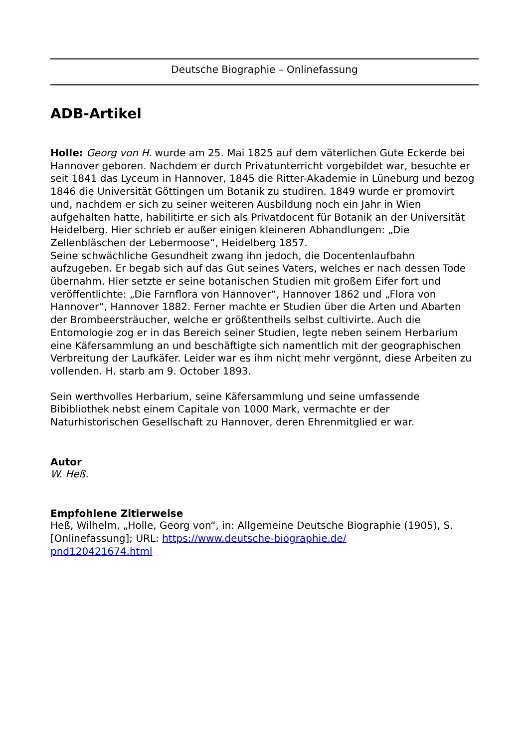Deutsche Biographie – Onlinefassung
ADB-Artikel
Holle: Georg von H. wurde am 25. Mai 1825 auf dem väterlichen Gute Eckerde bei Hannover geboren. Nachdem er durch Privatunterricht vorgebildet war, besuchte er seit 1841 das Lyceum in Hannover, 1845 die Ritter-Akademie in Lüneburg und bezog 1846 die Universität Göttingen um Botanik zu studiren. 1849 wurde er promovirt und, nachdem er sich zu seiner weiteren Ausbildung noch ein Jahr in Wien aufgehalten hatte, habilitirte er sich als Privatdocent für Botanik an der Universität Heidelberg. Hier schrieb er außer einigen kleineren Abhandlungen: „Die Zellenbläschen der Lebermoose“, Heidelberg 1857.
Seine schwächliche Gesundheit zwang ihn jedoch, die Docentenlaufbahn aufzugeben. Er begab sich auf das Gut seines Vaters, welches er nach dessen Tode übernahm. Hier setzte er seine botanischen Studien mit großem Eifer fort und veröffentlichte: „Die Farnflora von Hannover“, Hannover 1862 und „Flora von Hannover“, Hannover 1882. Ferner machte er Studien über die Arten und Abarten der Brombeersträucher, welche er größtentheils selbst cultivirte. Auch die Entomologie zog er in das Bereich seiner Studien, legte neben seinem Herbarium eine Käfersammlung an und beschäftigte sich namentlich mit der geographischen Verbreitung der Laufkäfer. Leider war es ihm nicht mehr vergönnt, diese Arbeiten zu vollenden. H. starb am 9. October 1893.
Sein werthvolles Herbarium, seine Käfersammlung und seine umfassende Bibibliothek nebst einem Capitale von 1000 Mark, vermachte er der Naturhistorischen Gesellschaft zu Hannover, deren Ehrenmitglied er war.
Autor
W. Heß.
Empfohlene Zitierweise
Heß, Wilhelm, „Holle, Georg von“, in: Allgemeine Deutsche Biographie (1905), S. [Onlinefassung]; URL: https://www.deutsche-biographie.de/
pnd120421674.html